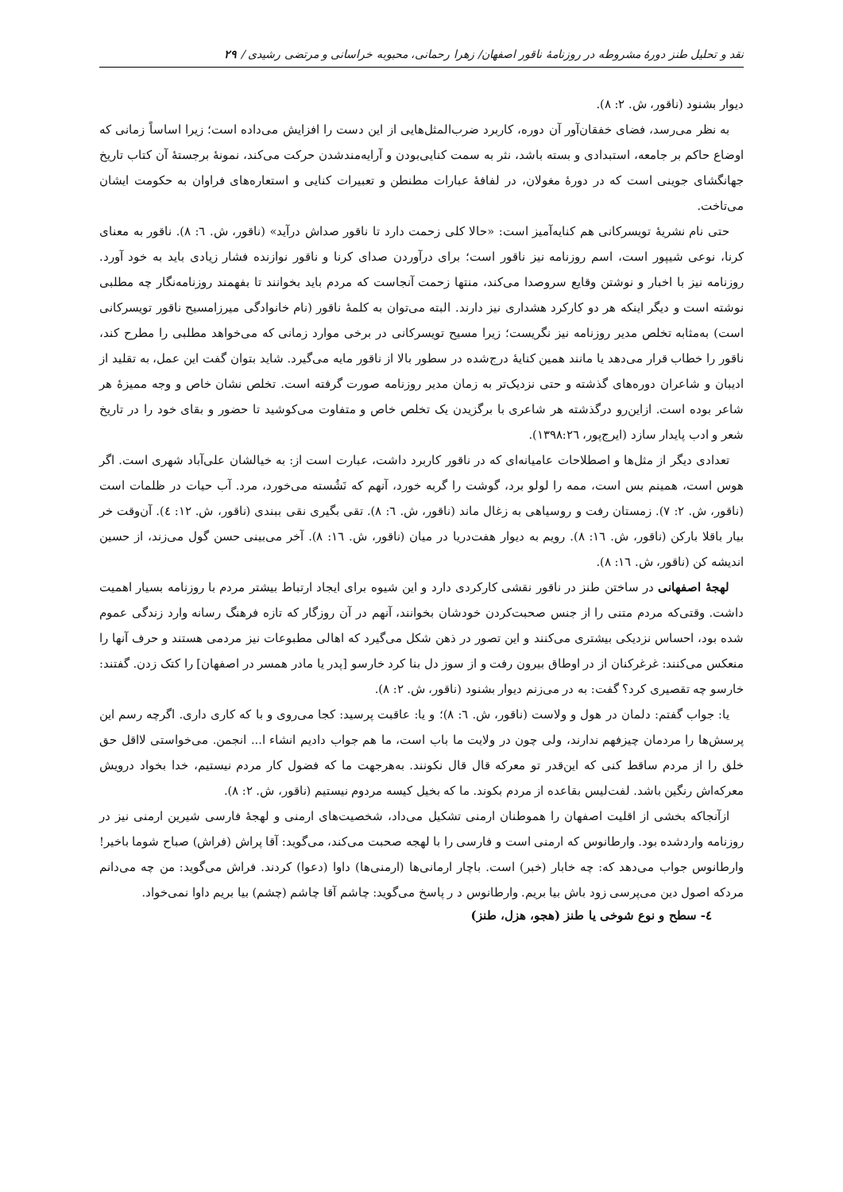نقد و تحلیل طنز دورهٔ مشروطه در روزنامهٔ ناقور اصفهان/ زهرا رحمانی، محبوبه خراسانی و مرتضی رشیدی / ۲۹
دیوار بشنود (ناقور، ش. ۲: ۸).
به نظر می‌رسد، فضای خفقان‌آور آن دوره، کاربرد ضرب‌المثل‌هایی از این دست را افزایش می‌داده است؛ زیرا اساساً زمانی که اوضاع حاکم بر جامعه، استبدادی و بسته باشد، نثر به سمت کنایی‌بودن و آرایه‌مندشدن حرکت می‌کند، نمونهٔ برجستهٔ آن کتاب تاریخ جهانگشای جوینی است که در دورهٔ مغولان، در لفافهٔ عبارات مطنطن و تعبیرات کنایی و استعاره‌های فراوان به حکومت ایشان می‌تاخت.
حتی نام نشریهٔ تویسرکانی هم کنایه‌آمیز است: «حالا کلی زحمت دارد تا ناقور صداش درآید» (ناقور، ش. ٦: ٨). ناقور به معنای کرنا، نوعی شیپور است، اسم روزنامه نیز ناقور است؛ برای درآوردن صدای کرنا و ناقور نوازنده فشار زیادی باید به خود آورد. روزنامه نیز با اخبار و نوشتن وقایع سروصدا می‌کند، منتها زحمت آنجاست که مردم باید بخوانند تا بفهمند روزنامه‌نگار چه مطلبی نوشته است و دیگر اینکه هر دو کارکرد هشداری نیز دارند. البته می‌توان به کلمهٔ ناقور (نام خانوادگی میرزامسیح ناقور تویسرکانی است) به‌مثابه تخلص مدیر روزنامه نیز نگریست؛ زیرا مسیح تویسرکانی در برخی موارد زمانی که می‌خواهد مطلبی را مطرح کند، ناقور را خطاب قرار می‌دهد یا مانند همین کنایهٔ درج‌شده در سطور بالا از ناقور مایه می‌گیرد. شاید بتوان گفت این عمل، به تقلید از ادیبان و شاعران دوره‌های گذشته و حتی نزدیک‌تر به زمان مدیر روزنامه صورت گرفته است. تخلص نشان خاص و وجه ممیزهٔ هر شاعر بوده است. ازاین‌رو درگذشته هر شاعری با برگزیدن یک تخلص خاص و متفاوت می‌کوشید تا حضور و بقای خود را در تاریخ شعر و ادب پایدار سازد (ایرج‌پور، ١٣٩٨:٢٦).
تعدادی دیگر از مثل‌ها و اصطلاحات عامیانه‌ای که در ناقور کاربرد داشت، عبارت است از: به خیالشان علی‌آباد شهری است. اگر هوس است، همینم بس است، ممه را لولو برد، گوشت را گربه خورد، آنهم که نَشُسته می‌خورد، مرد. آب حیات در ظلمات است (ناقور، ش. ۲: ۷). زمستان رفت و روسیاهی به زغال ماند (ناقور، ش. ٦: ٨). تقی بگیری نقی ببندی (ناقور، ش. ١٢: ٤). آن‌وقت خر بیار باقلا بارکن (ناقور، ش. ١٦: ٨). رویم به دیوار هفت‌دریا در میان (ناقور، ش. ١٦: ٨). آخر می‌بینی حسن گول می‌زند، از حسین اندیشه کن (ناقور، ش. ١٦: ٨).
لهجهٔ اصفهانی در ساختن طنز در ناقور نقشی کارکردی دارد و این شیوه برای ایجاد ارتباط بیشتر مردم با روزنامه بسیار اهمیت داشت. وقتی‌که مردم متنی را از جنس صحبت‌کردن خودشان بخوانند، آنهم در آن روزگار که تازه فرهنگ رسانه وارد زندگی عموم شده بود، احساس نزدیکی بیشتری می‌کنند و این تصور در ذهن شکل می‌گیرد که اهالی مطبوعات نیز مردمی هستند و حرف آنها را منعکس می‌کنند: غرغرکنان از در اوطاق بیرون رفت و از سوز دل بنا کرد خارسو [پدر یا مادر همسر در اصفهان] را کتک زدن. گفتند: خارسو چه تقصیری کرد؟ گفت: به در می‌زنم دیوار بشنود (ناقور، ش. ۲: ۸).
یا: جواب گفتم: دلمان در هول و ولاست (ناقور، ش. ٦: ٨)؛ و یا: عاقبت پرسید: کجا می‌روی و با که کاری داری. اگرچه رسم این پرسش‌ها را مردمان چیزفهم ندارند، ولی چون در ولایت ما باب است، ما هم جواب دادیم انشاء ا... انجمن. می‌خواستی لااقل حق خلق را از مردم ساقط کنی که این‌قدر تو معرکه قال قال نکونند. به‌هرجهت ما که فضول کار مردم نیستیم، خدا بخواد درویش معرکه‌اش رنگین باشد. لفت‌لیس بقاعده از مردم بکوند. ما که بخیل کیسه مردوم نیستیم (ناقور، ش. ۲: ۸).
ازآنجاکه بخشی از اقلیت اصفهان را هموطنان ارمنی تشکیل می‌داد، شخصیت‌های ارمنی و لهجهٔ فارسی شیرین ارمنی نیز در روزنامه واردشده بود. وارطانوس که ارمنی است و فارسی را با لهجه صحبت می‌کند، می‌گوید: آقا پراش (فراش) صباح شوما باخیر! وارطانوس جواب می‌دهد که: چه خابار (خبر) است. باچار ارمانی‌ها (ارمنی‌ها) داوا (دعوا) کردند. فراش می‌گوید: من چه می‌دانم مردکه اصول دین می‌پرسی زود باش بیا بریم. وارطانوس د ر پاسخ می‌گوید: چاشم آقا چاشم (چشم) بیا بریم داوا نمی‌خواد.
٤- سطح و نوع شوخی یا طنز (هجو، هزل، طنز)